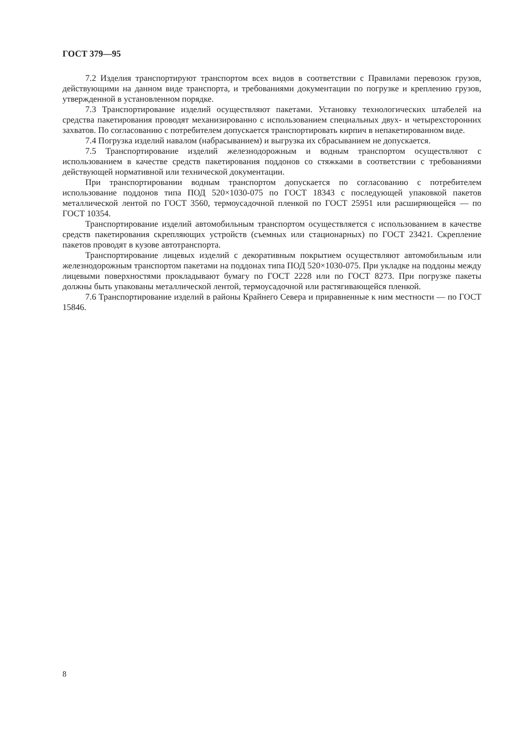ГОСТ 379—95
7.2 Изделия транспортируют транспортом всех видов в соответствии с Правилами перевозок грузов, действующими на данном виде транспорта, и требованиями документации по погрузке и креплению грузов, утвержденной в установленном порядке.
7.3 Транспортирование изделий осуществляют пакетами. Установку технологических штабелей на средства пакетирования проводят механизированно с использованием специальных двух- и четырехсторонних захватов. По согласованию с потребителем допускается транспортировать кирпич в непакетированном виде.
7.4 Погрузка изделий навалом (набрасыванием) и выгрузка их сбрасыванием не допускается.
7.5 Транспортирование изделий железнодорожным и водным транспортом осуществляют с использованием в качестве средств пакетирования поддонов со стяжками в соответствии с требованиями действующей нормативной или технической документации.
При транспортировании водным транспортом допускается по согласованию с потребителем использование поддонов типа ПОД 520×1030-075 по ГОСТ 18343 с последующей упаковкой пакетов металлической лентой по ГОСТ 3560, термоусадочной пленкой по ГОСТ 25951 или расширяющейся — по ГОСТ 10354.
Транспортирование изделий автомобильным транспортом осуществляется с использованием в качестве средств пакетирования скрепляющих устройств (съемных или стационарных) по ГОСТ 23421. Скрепление пакетов проводят в кузове автотранспорта.
Транспортирование лицевых изделий с декоративным покрытием осуществляют автомобильным или железнодорожным транспортом пакетами на поддонах типа ПОД 520×1030-075. При укладке на поддоны между лицевыми поверхностями прокладывают бумагу по ГОСТ 2228 или по ГОСТ 8273. При погрузке пакеты должны быть упакованы металлической лентой, термоусадочной или растягивающейся пленкой.
7.6 Транспортирование изделий в районы Крайнего Севера и приравненные к ним местности — по ГОСТ 15846.
8